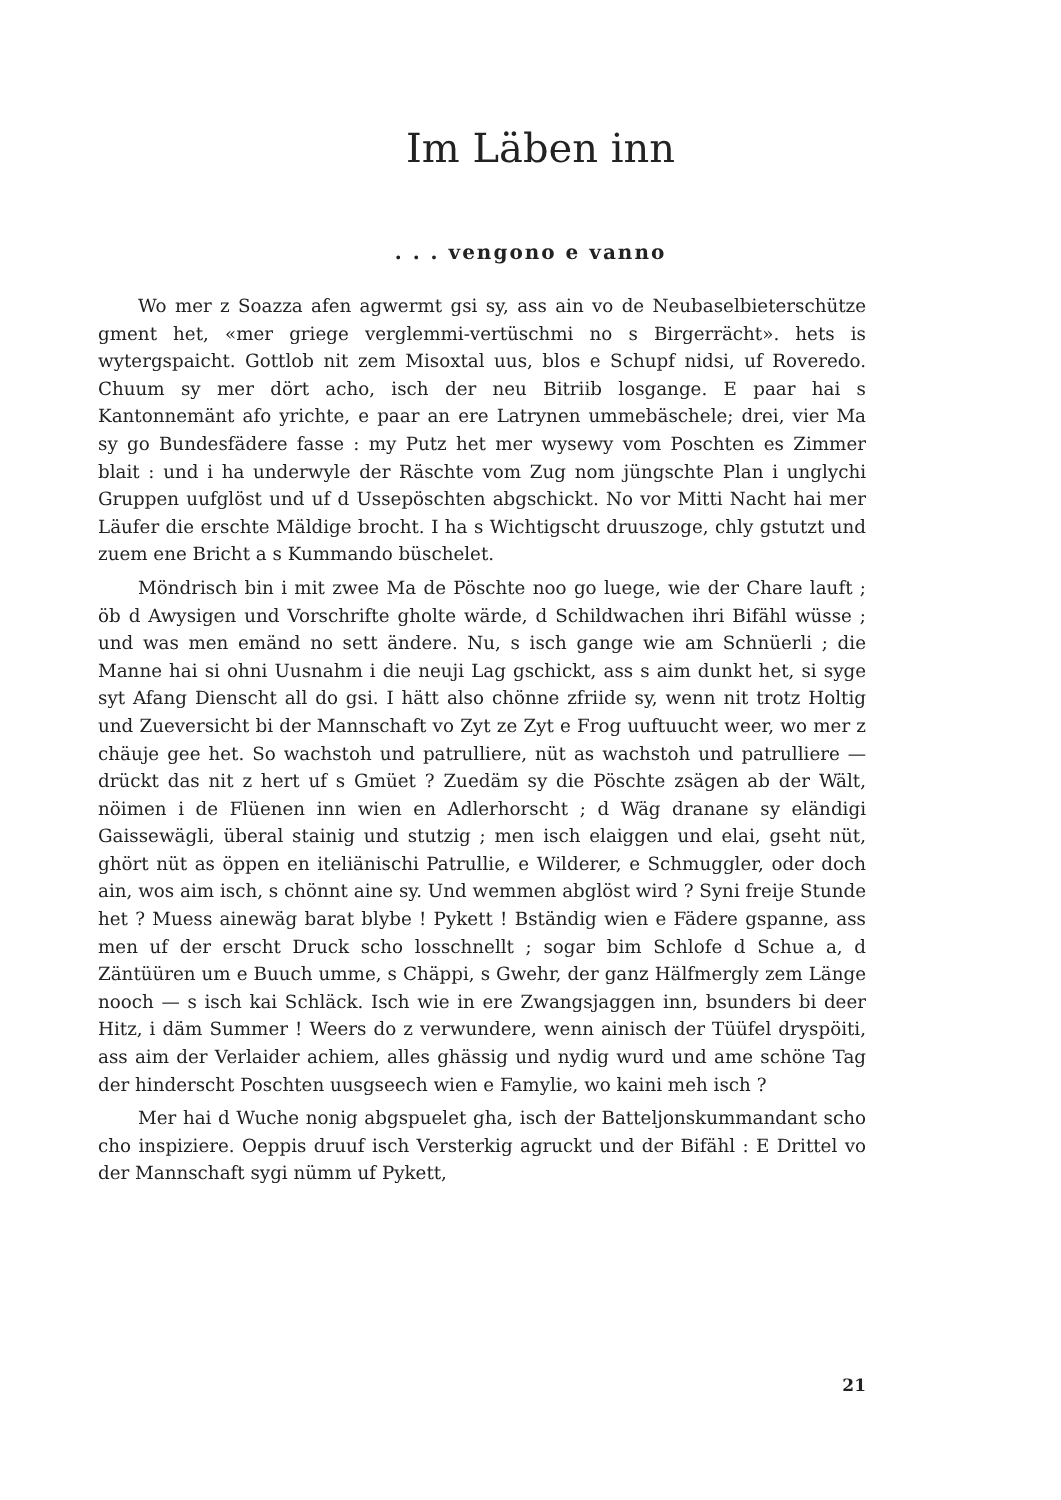Im Läben inn
. . . vengono e vanno
Wo mer z Soazza afen agwermt gsi sy, ass ain vo de Neubasel­bieterschütze gment het, «mer griege verglemmi-vertüschmi no s Birgerrächt». hets is wytergspaicht. Gottlob nit zem Misoxtal uus, blos e Schupf nidsi, uf Roveredo. Chuum sy mer dört acho, isch der neu Bitriib losgange. E paar hai s Kantonnemänt afo yrichte, e paar an ere Latrynen ummebäschele; drei, vier Ma sy go Bundesfädere fasse : my Putz het mer wysewy vom Poschten es Zimmer blait : und i ha underwyle der Räschte vom Zug nom jüngschte Plan i un­glychi Gruppen uufglöst und uf d Ussepöschten abgschickt. No vor Mitti Nacht hai mer Läufer die erschte Mäldige brocht. I ha s Wich­tigscht druuszoge, chly gstutzt und zuem ene Bricht a s Kummando büschelet.
Möndrisch bin i mit zwee Ma de Pöschte noo go luege, wie der Chare lauft ; öb d Awysigen und Vorschrifte gholte wärde, d Schildwachen ihri Bifähl wüsse ; und was men emänd no sett än­dere. Nu, s isch gange wie am Schnüerli ; die Manne hai si ohni Uusnahm i die neuji Lag gschickt, ass s aim dunkt het, si syge syt Afang Dienscht all do gsi. I hätt also chönne zfriide sy, wenn nit trotz Holtig und Zueversicht bi der Mannschaft vo Zyt ze Zyt e Frog uuftuucht weer, wo mer z chäuje gee het. So wachstoh und patrulliere, nüt as wachstoh und patrulliere — drückt das nit z hert uf s Gmüet ? Zuedäm sy die Pöschte zsägen ab der Wält, nöimen i de Flüenen inn wien en Adlerhorscht ; d Wäg dranane sy eländigi Gaissewägli, überal stainig und stutzig ; men isch elaiggen und elai, gseht nüt, ghört nüt as öppen en iteliänischi Patrullie, e Wil­derer, e Schmuggler, oder doch ain, wos aim isch, s chönnt aine sy. Und wemmen abglöst wird ? Syni freije Stunde het ? Muess aine­wäg barat blybe ! Pykett ! Bständig wien e Fädere gspanne, ass men uf der erscht Druck scho losschnellt ; sogar bim Schlofe d Schue a, d Zäntüüren um e Buuch umme, s Chäppi, s Gwehr, der ganz Hälfmergly zem Länge nooch — s isch kai Schläck. Isch wie in ere Zwangsjaggen inn, bsunders bi deer Hitz, i däm Summer ! Weers do z verwundere, wenn ainisch der Tüüfel dryspöiti, ass aim der Verlaider achiem, alles ghässig und nydig wurd und ame schöne Tag der hinderscht Poschten uusgseech wien e Famylie, wo kaini meh isch ?
Mer hai d Wuche nonig abgspuelet gha, isch der Batteljonskum­mandant scho cho inspiziere. Oeppis druuf isch Versterkig agruckt und der Bifähl : E Drittel vo der Mannschaft sygi nümm uf Pykett,
21